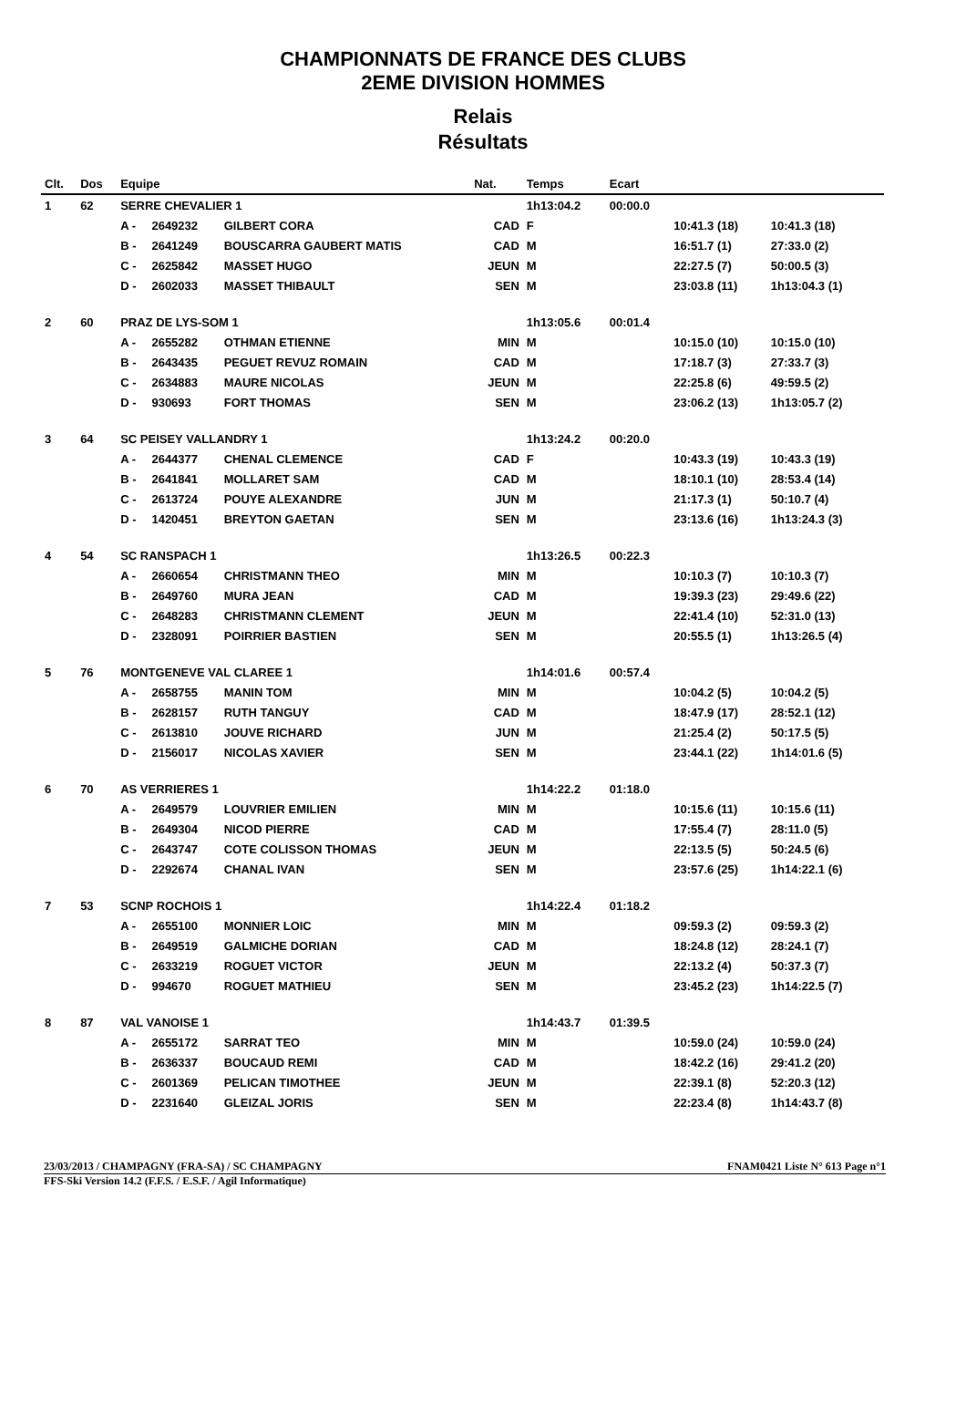CHAMPIONNATS DE FRANCE DES CLUBS
2EME DIVISION HOMMES
Relais
Résultats
| Clt. | Dos | Equipe | | | Nat. | Temps | Ecart | | | |
| --- | --- | --- | --- | --- | --- | --- | --- | --- | --- | --- |
| 1 | 62 | SERRE CHEVALIER 1 | | | | 1h13:04.2 | 00:00.0 | | | |
| | | A - | 2649232 | GILBERT CORA | CAD | F | | 10:41.3 (18) | 10:41.3 (18) | |
| | | B - | 2641249 | BOUSCARRA GAUBERT MATIS | CAD | M | | 16:51.7 (1) | 27:33.0 (2) | |
| | | C - | 2625842 | MASSET HUGO | JEUN | M | | 22:27.5 (7) | 50:00.5 (3) | |
| | | D - | 2602033 | MASSET THIBAULT | SEN | M | | 23:03.8 (11) | 1h13:04.3 (1) | |
| 2 | 60 | PRAZ DE LYS-SOM 1 | | | | 1h13:05.6 | 00:01.4 | | | |
| | | A - | 2655282 | OTHMAN ETIENNE | MIN | M | | 10:15.0 (10) | 10:15.0 (10) | |
| | | B - | 2643435 | PEGUET REVUZ ROMAIN | CAD | M | | 17:18.7 (3) | 27:33.7 (3) | |
| | | C - | 2634883 | MAURE NICOLAS | JEUN | M | | 22:25.8 (6) | 49:59.5 (2) | |
| | | D - | 930693 | FORT THOMAS | SEN | M | | 23:06.2 (13) | 1h13:05.7 (2) | |
| 3 | 64 | SC PEISEY VALLANDRY 1 | | | | 1h13:24.2 | 00:20.0 | | | |
| | | A - | 2644377 | CHENAL CLEMENCE | CAD | F | | 10:43.3 (19) | 10:43.3 (19) | |
| | | B - | 2641841 | MOLLARET SAM | CAD | M | | 18:10.1 (10) | 28:53.4 (14) | |
| | | C - | 2613724 | POUYE ALEXANDRE | JUN | M | | 21:17.3 (1) | 50:10.7 (4) | |
| | | D - | 1420451 | BREYTON GAETAN | SEN | M | | 23:13.6 (16) | 1h13:24.3 (3) | |
| 4 | 54 | SC RANSPACH 1 | | | | 1h13:26.5 | 00:22.3 | | | |
| | | A - | 2660654 | CHRISTMANN THEO | MIN | M | | 10:10.3 (7) | 10:10.3 (7) | |
| | | B - | 2649760 | MURA JEAN | CAD | M | | 19:39.3 (23) | 29:49.6 (22) | |
| | | C - | 2648283 | CHRISTMANN CLEMENT | JEUN | M | | 22:41.4 (10) | 52:31.0 (13) | |
| | | D - | 2328091 | POIRRIER BASTIEN | SEN | M | | 20:55.5 (1) | 1h13:26.5 (4) | |
| 5 | 76 | MONTGENEVE VAL CLAREE 1 | | | | 1h14:01.6 | 00:57.4 | | | |
| | | A - | 2658755 | MANIN TOM | MIN | M | | 10:04.2 (5) | 10:04.2 (5) | |
| | | B - | 2628157 | RUTH TANGUY | CAD | M | | 18:47.9 (17) | 28:52.1 (12) | |
| | | C - | 2613810 | JOUVE RICHARD | JUN | M | | 21:25.4 (2) | 50:17.5 (5) | |
| | | D - | 2156017 | NICOLAS XAVIER | SEN | M | | 23:44.1 (22) | 1h14:01.6 (5) | |
| 6 | 70 | AS VERRIERES 1 | | | | 1h14:22.2 | 01:18.0 | | | |
| | | A - | 2649579 | LOUVRIER EMILIEN | MIN | M | | 10:15.6 (11) | 10:15.6 (11) | |
| | | B - | 2649304 | NICOD PIERRE | CAD | M | | 17:55.4 (7) | 28:11.0 (5) | |
| | | C - | 2643747 | COTE COLISSON THOMAS | JEUN | M | | 22:13.5 (5) | 50:24.5 (6) | |
| | | D - | 2292674 | CHANAL IVAN | SEN | M | | 23:57.6 (25) | 1h14:22.1 (6) | |
| 7 | 53 | SCNP ROCHOIS 1 | | | | 1h14:22.4 | 01:18.2 | | | |
| | | A - | 2655100 | MONNIER LOIC | MIN | M | | 09:59.3 (2) | 09:59.3 (2) | |
| | | B - | 2649519 | GALMICHE DORIAN | CAD | M | | 18:24.8 (12) | 28:24.1 (7) | |
| | | C - | 2633219 | ROGUET VICTOR | JEUN | M | | 22:13.2 (4) | 50:37.3 (7) | |
| | | D - | 994670 | ROGUET MATHIEU | SEN | M | | 23:45.2 (23) | 1h14:22.5 (7) | |
| 8 | 87 | VAL VANOISE 1 | | | | 1h14:43.7 | 01:39.5 | | | |
| | | A - | 2655172 | SARRAT TEO | MIN | M | | 10:59.0 (24) | 10:59.0 (24) | |
| | | B - | 2636337 | BOUCAUD REMI | CAD | M | | 18:42.2 (16) | 29:41.2 (20) | |
| | | C - | 2601369 | PELICAN TIMOTHEE | JEUN | M | | 22:39.1 (8) | 52:20.3 (12) | |
| | | D - | 2231640 | GLEIZAL JORIS | SEN | M | | 22:23.4 (8) | 1h14:43.7 (8) | |
23/03/2013 / CHAMPAGNY (FRA-SA) / SC CHAMPAGNY FNAM0421 Liste N° 613 Page n°1
FFS-Ski Version 14.2 (F.F.S. / E.S.F. / Agil Informatique)